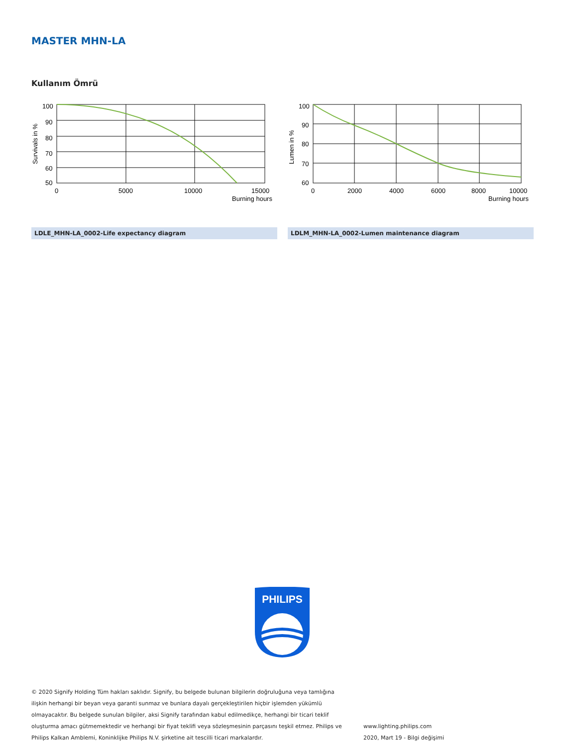MASTER MHN-LA
Kullanım Ömrü
100
90
80
70
60
50
0
5000
10000
15000
Burning hours
Survivals in %
100
90
80
70
60
0
2000
4000
6000
8000
10000
Burning hours
Lumen in %
LDLE_MHN-LA_0002-Life expectancy diagram LDLM_MHN-LA_0002-Lumen maintenance diagram
PHILIPS
© 2020 Signify Holding Tüm hakları saklıdır. Signify, bu belgede bulunan bilgilerin doğruluğuna veya tamlığına ilişkin herhangi bir beyan veya garanti sunmaz ve bunlara dayalı gerçekleştirilen hiçbir işlemden yükümlü olmayacaktır. Bu belgede sunulan bilgiler, aksi Signify tarafından kabul edilmedikçe, herhangi bir ticari teklif oluşturma amacı gütmemektedir ve herhangi bir fiyat teklifi veya sözleşmesinin parçasını teşkil etmez. Philips ve Philips Kalkan Amblemi, Koninklijke Philips N.V. şirketine ait tescilli ticari markalardır.
www.lighting.philips.com
2020, Mart 19 - Bilgi değişimi